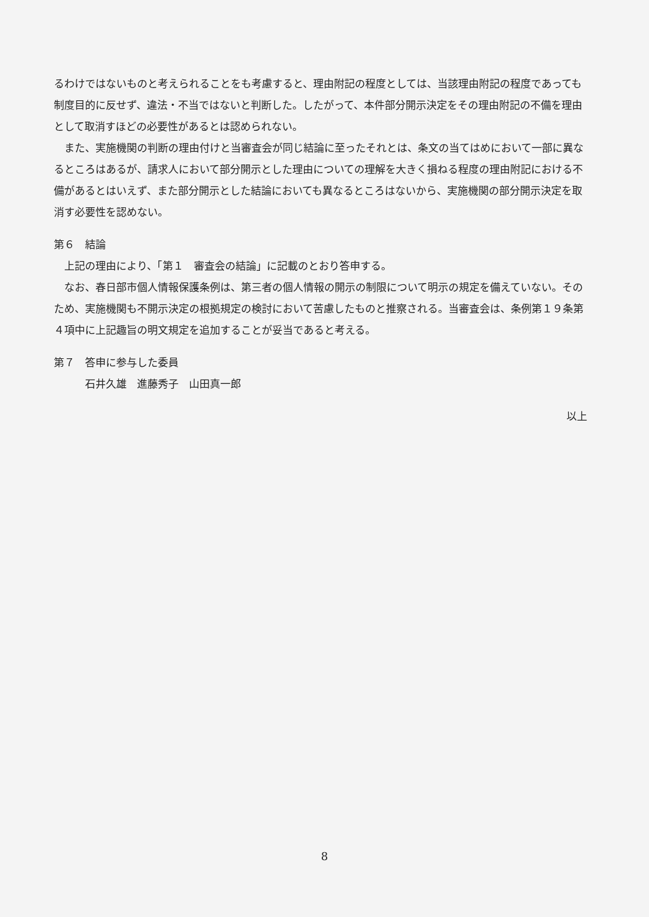るわけではないものと考えられることをも考慮すると、理由附記の程度としては、当該理由附記の程度であっても制度目的に反せず、違法・不当ではないと判断した。したがって、本件部分開示決定をその理由附記の不備を理由として取消すほどの必要性があるとは認められない。
また、実施機関の判断の理由付けと当審査会が同じ結論に至ったそれとは、条文の当てはめにおいて一部に異なるところはあるが、請求人において部分開示とした理由についての理解を大きく損ねる程度の理由附記における不備があるとはいえず、また部分開示とした結論においても異なるところはないから、実施機関の部分開示決定を取消す必要性を認めない。
第６　結論
上記の理由により、「第１　審査会の結論」に記載のとおり答申する。
なお、春日部市個人情報保護条例は、第三者の個人情報の開示の制限について明示の規定を備えていない。そのため、実施機関も不開示決定の根拠規定の検討において苦慮したものと推察される。当審査会は、条例第１９条第４項中に上記趣旨の明文規定を追加することが妥当であると考える。
第７　答申に参与した委員
石井久雄　進藤秀子　山田真一郎
以上
8